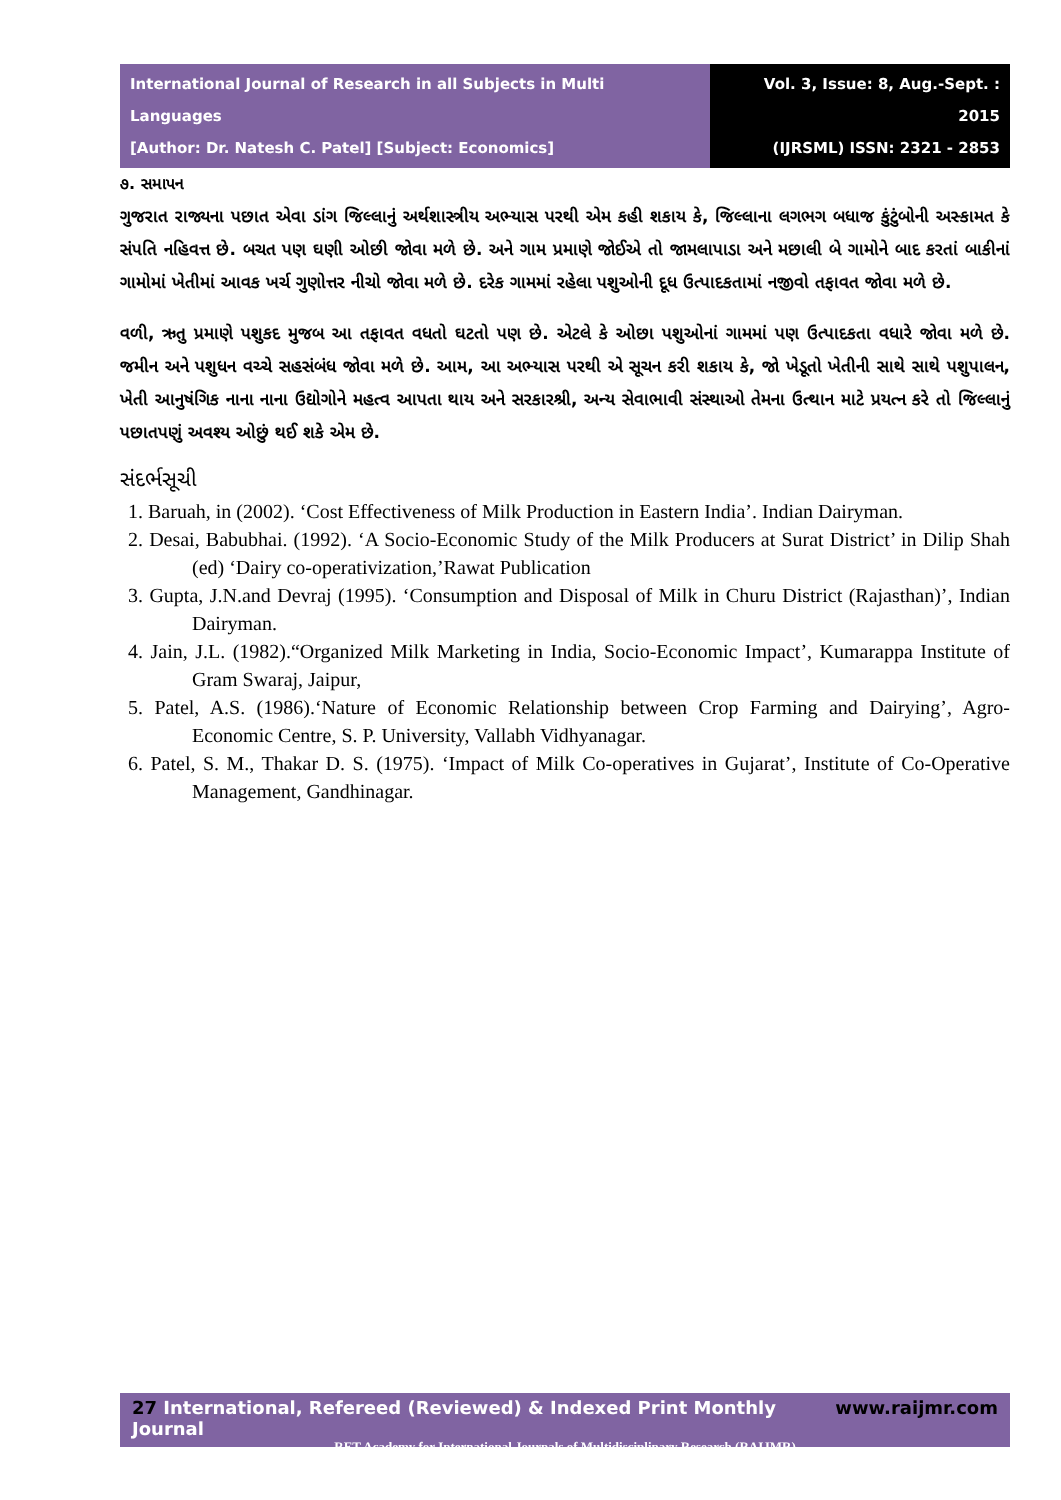International Journal of Research in all Subjects in Multi Languages
[Author: Dr. Natesh C. Patel] [Subject: Economics]
Vol. 3, Issue: 8, Aug.-Sept. : 2015
(IJRSML) ISSN: 2321 - 2853
૭. સમાપન
ગુજરાત રાજ્યના પછાત એવા ડાંગ જિલ્લાનું અર્થશાસ્ત્રીય અભ્યાસ પરથી એમ કહી શકાય કે, જિલ્લાના લગભગ બધાજ કુંટુંબોની અસ્કામત કે સંપતિ નહિવત્ત છે. બચત પણ ઘણી ઓછી જોવા મળે છે. અને ગામ પ્રમાણે જોઈએ તો જામલાપાડા અને મછાલી બે ગામોને બાદ કરતાં બાકીનાં ગામોમાં ખેતીમાં આવક ખર્ચ ગુણોત્તર નીચો જોવા મળે છે. દરેક ગામમાં રહેલા પશુઓની દૂધ ઉત્પાદકતામાં નજીવો તફાવત જોવા મળે છે.
વળી, ઋતુ પ્રમાણે પશુકદ મુજબ આ તફાવત વધતો ઘટતો પણ છે. એટલે કે ઓછા પશુઓનાં ગામમાં પણ ઉત્પાદકતા વધારે જોવા મળે છે. જમીન અને પશુધન વચ્ચે સહસંબંધ જોવા મળે છે. આમ, આ અભ્યાસ પરથી એ સૂચન કરી શકાય કે, જો ખેડૂતો ખેતીની સાથે સાથે પશુપાલન, ખેતી આનુષંગિક નાના નાના ઉદ્યોગોને મહત્વ આપતા થાય અને સરકારશ્રી, અન્ય સેવાભાવી સંસ્થાઓ તેમના ઉત્થાન માટે પ્રયત્ન કરે તો જિલ્લાનું પછાતપણું અવશ્ય ઓછું થઈ શકે એમ છે.
સંદર્ભસૂચી
1. Baruah, in (2002). ‘Cost Effectiveness of Milk Production in Eastern India’. Indian Dairyman.
2. Desai, Babubhai. (1992). ‘A Socio-Economic Study of the Milk Producers at Surat District’ in Dilip Shah (ed) ‘Dairy co-operativization,’Rawat Publication
3. Gupta, J.N.and Devraj (1995). ‘Consumption and Disposal of Milk in Churu District (Rajasthan)’, Indian Dairyman.
4. Jain, J.L. (1982).“Organized Milk Marketing in India, Socio-Economic Impact’, Kumarappa Institute of Gram Swaraj, Jaipur,
5. Patel, A.S. (1986).‘Nature of Economic Relationship between Crop Farming and Dairying’, Agro-Economic Centre, S. P. University, Vallabh Vidhyanagar.
6. Patel, S. M., Thakar D. S. (1975). ‘Impact of Milk Co-operatives in Gujarat’, Institute of Co-Operative Management, Gandhinagar.
27 International, Refereed (Reviewed) & Indexed Print Monthly Journal www.raijmr.com
RET Academy for International Journals of Multidisciplinary Research (RAIJMR)